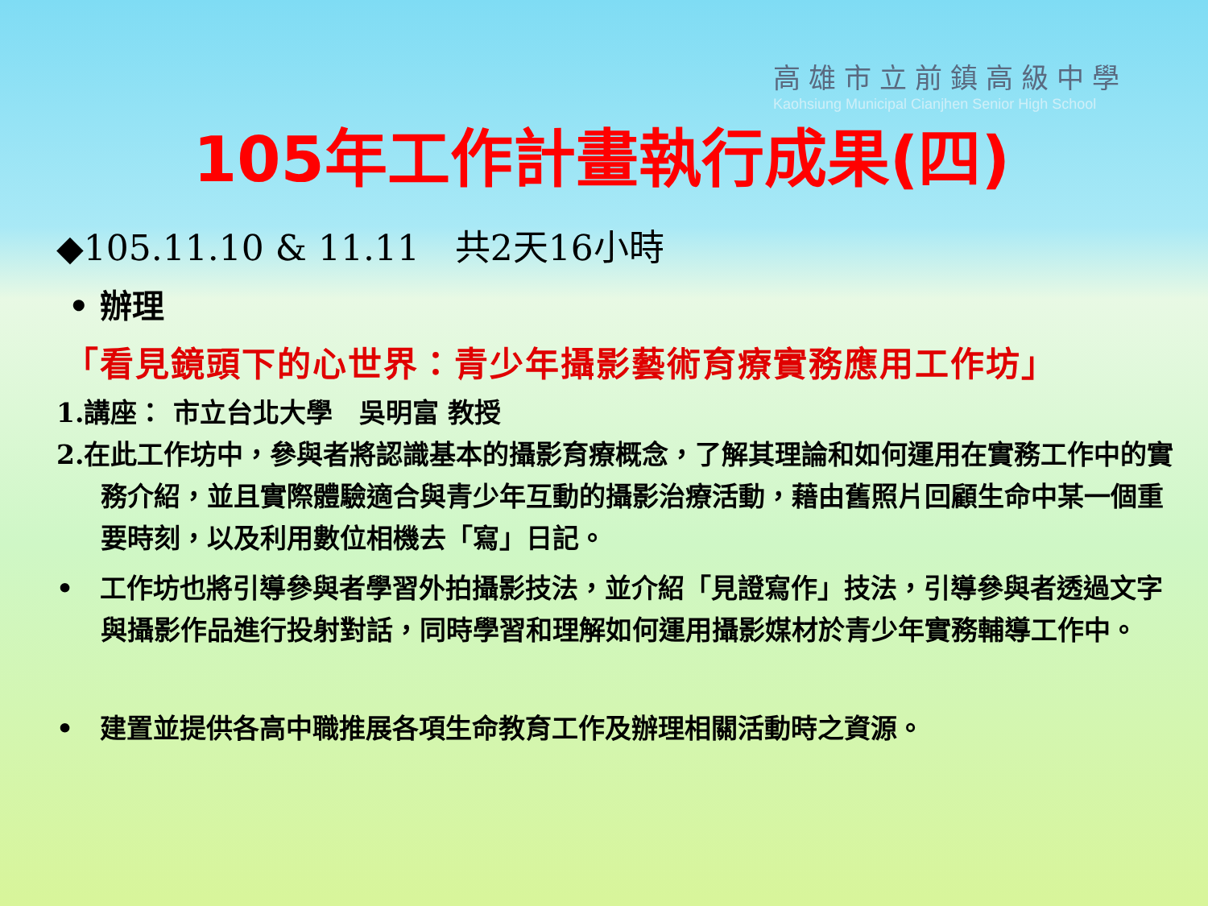高雄市立前鎮高級中學
Kaohsiung Municipal Cianjhen Senior High School
105年工作計畫執行成果(四)
◆105.11.10 & 11.11　共2天16小時
• 辦理
「看見鏡頭下的心世界：青少年攝影藝術育療實務應用工作坊」
1.講座： 市立台北大學　吳明富 教授
2.在此工作坊中，參與者將認識基本的攝影育療概念，了解其理論和如何運用在實務工作中的實務介紹，並且實際體驗適合與青少年互動的攝影治療活動，藉由舊照片回顧生命中某一個重要時刻，以及利用數位相機去「寫」日記。
•　工作坊也將引導參與者學習外拍攝影技法，並介紹「見證寫作」技法，引導參與者透過文字與攝影作品進行投射對話，同時學習和理解如何運用攝影媒材於青少年實務輔導工作中。
•　建置並提供各高中職推展各項生命教育工作及辦理相關活動時之資源。